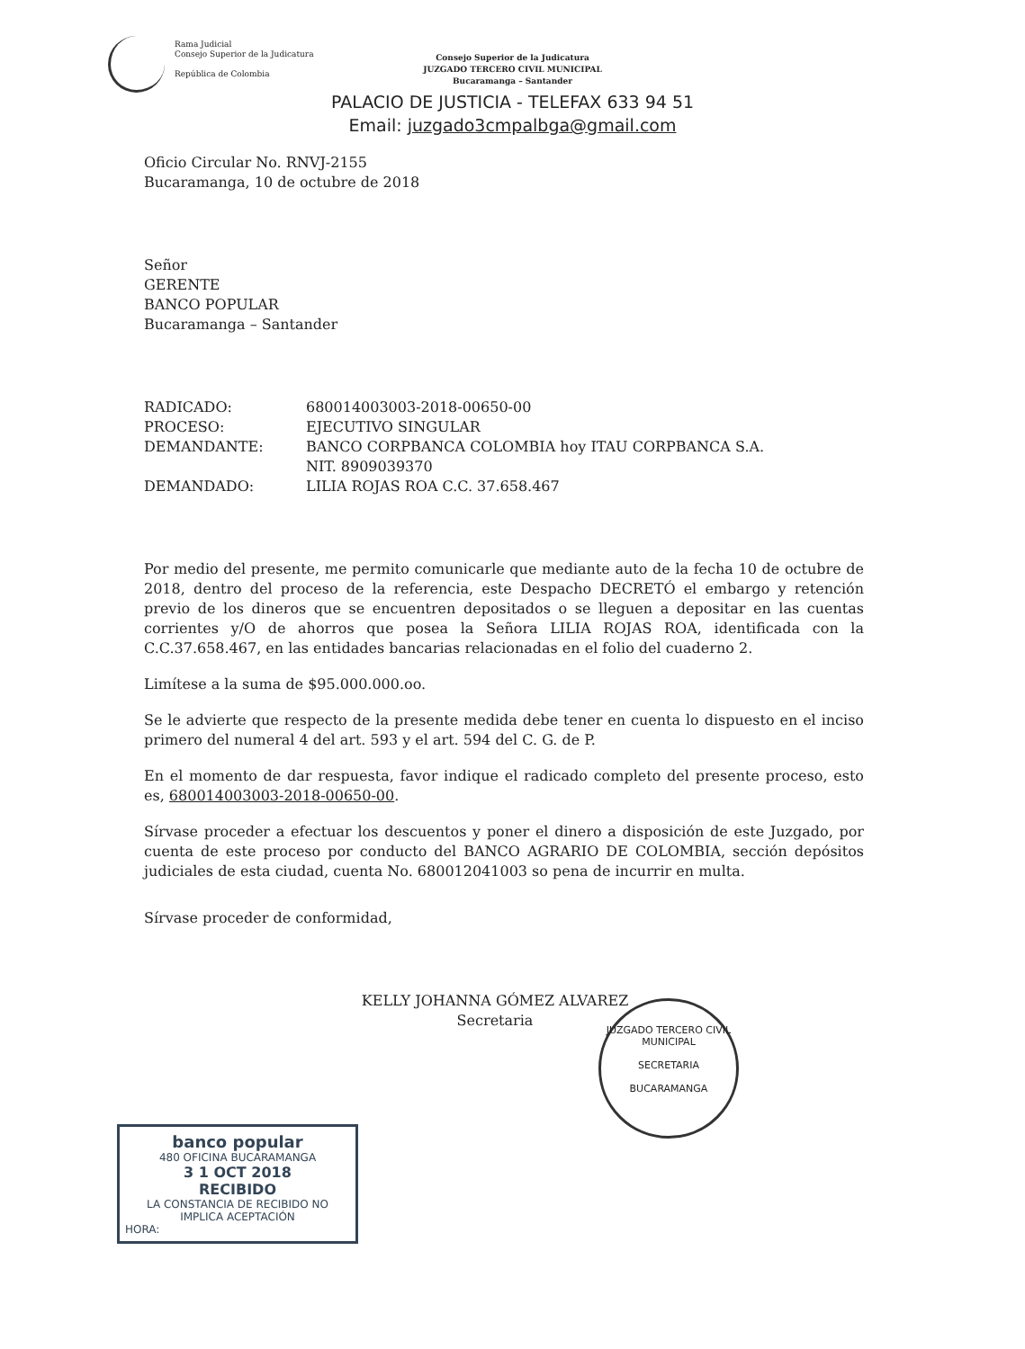Rama Judicial
Consejo Superior de la Judicatura
República de Colombia
Consejo Superior de la Judicatura
JUZGADO TERCERO CIVIL MUNICIPAL
Bucaramanga – Santander
PALACIO DE JUSTICIA - TELEFAX 633 94 51
Email: juzgado3cmpalbga@gmail.com
Oficio Circular No. RNVJ-2155
Bucaramanga, 10 de octubre de 2018
Señor
GERENTE
BANCO POPULAR
Bucaramanga – Santander
| RADICADO: | 680014003003-2018-00650-00 |
| PROCESO: | EJECUTIVO SINGULAR |
| DEMANDANTE: | BANCO CORPBANCA COLOMBIA hoy ITAU CORPBANCA S.A. NIT. 8909039370 |
| DEMANDADO: | LILIA ROJAS ROA C.C. 37.658.467 |
Por medio del presente, me permito comunicarle que mediante auto de la fecha 10 de octubre de 2018, dentro del proceso de la referencia, este Despacho DECRETÓ el embargo y retención previo de los dineros que se encuentren depositados o se lleguen a depositar en las cuentas corrientes y/O de ahorros que posea la Señora LILIA ROJAS ROA, identificada con la C.C.37.658.467, en las entidades bancarias relacionadas en el folio del cuaderno 2.
Limítese a la suma de $95.000.000.oo.
Se le advierte que respecto de la presente medida debe tener en cuenta lo dispuesto en el inciso primero del numeral 4 del art. 593 y el art. 594 del C. G. de P.
En el momento de dar respuesta, favor indique el radicado completo del presente proceso, esto es, 680014003003-2018-00650-00.
Sírvase proceder a efectuar los descuentos y poner el dinero a disposición de este Juzgado, por cuenta de este proceso por conducto del BANCO AGRARIO DE COLOMBIA, sección depósitos judiciales de esta ciudad, cuenta No. 680012041003 so pena de incurrir en multa.
Sírvase proceder de conformidad,
KELLY JOHANNA GÓMEZ ALVAREZ
Secretaria
JUZGADO TERCERO CIVIL MUNICIPAL
SECRETARIA
BUCARAMANGA
banco popular
480 OFICINA BUCARAMANGA
3 1 OCT 2018
RECIBIDO
LA CONSTANCIA DE RECIBIDO NO IMPLICA ACEPTACIÓN
HORA: